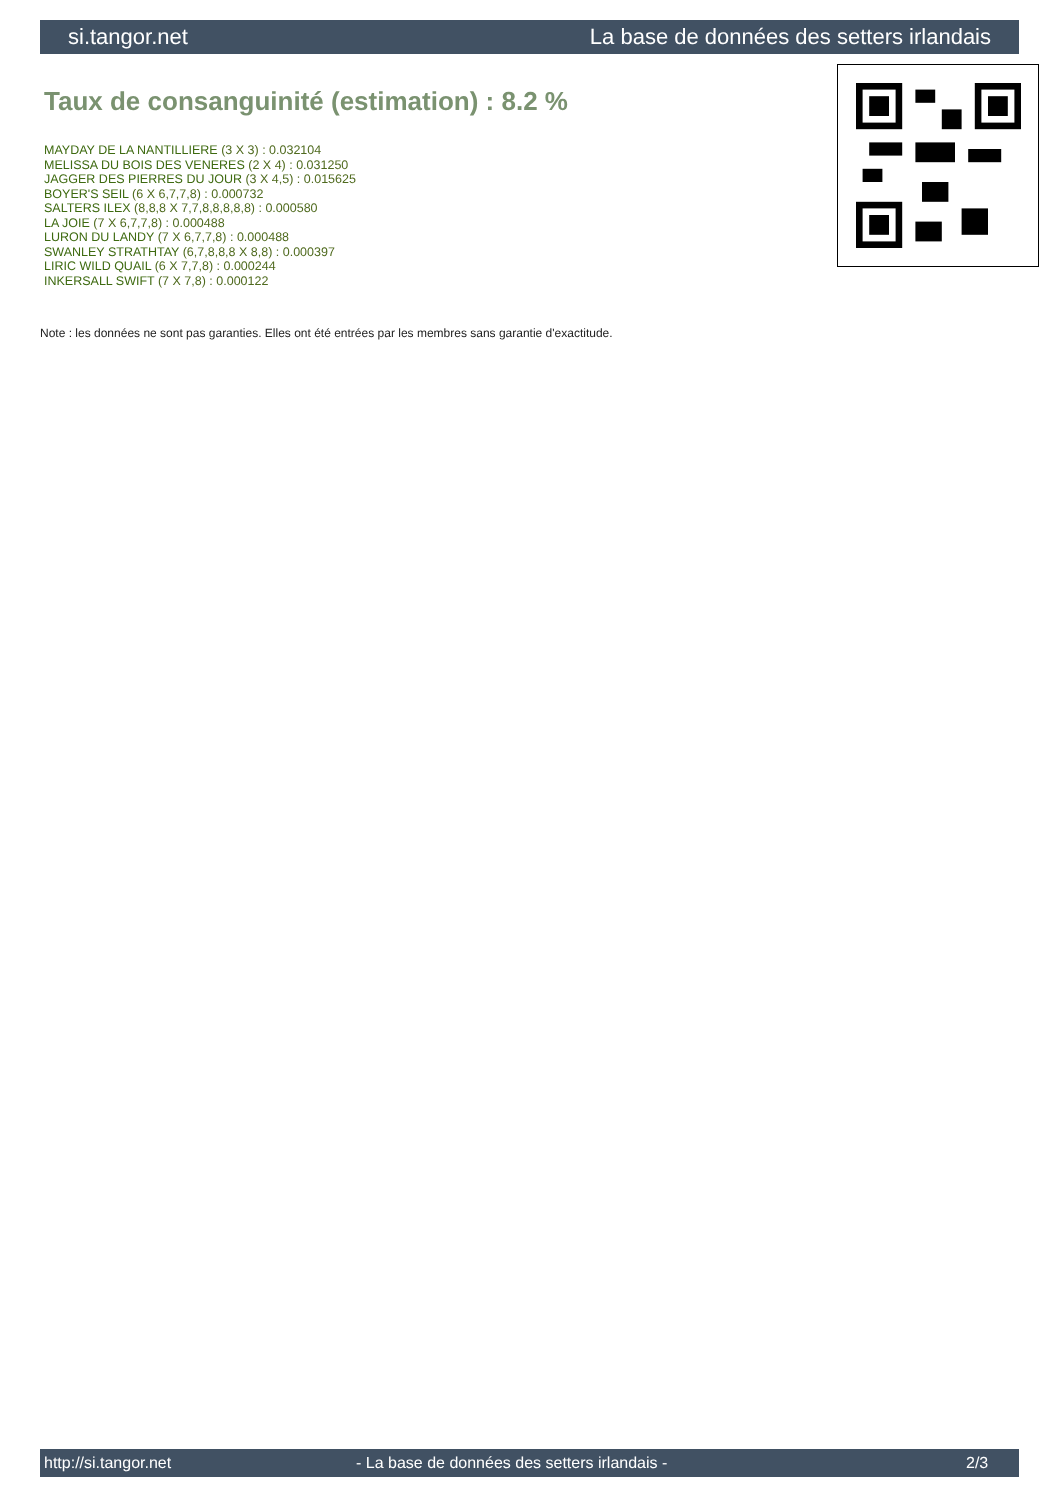si.tangor.net La base de données des setters irlandais
Taux de consanguinité (estimation) : 8.2 %
MAYDAY DE LA NANTILLIERE (3 X 3) : 0.032104
MELISSA DU BOIS DES VENERES (2 X 4) : 0.031250
JAGGER DES PIERRES DU JOUR (3 X 4,5) : 0.015625
BOYER'S SEIL (6 X 6,7,7,8) : 0.000732
SALTERS ILEX (8,8,8 X 7,7,8,8,8,8,8) : 0.000580
LA JOIE (7 X 6,7,7,8) : 0.000488
LURON DU LANDY (7 X 6,7,7,8) : 0.000488
SWANLEY STRATHTAY (6,7,8,8,8 X 8,8) : 0.000397
LIRIC WILD QUAIL (6 X 7,7,8) : 0.000244
INKERSALL SWIFT (7 X 7,8) : 0.000122
Note : les données ne sont pas garanties. Elles ont été entrées par les membres sans garantie d'exactitude.
http://si.tangor.net - La base de données des setters irlandais - 2/3